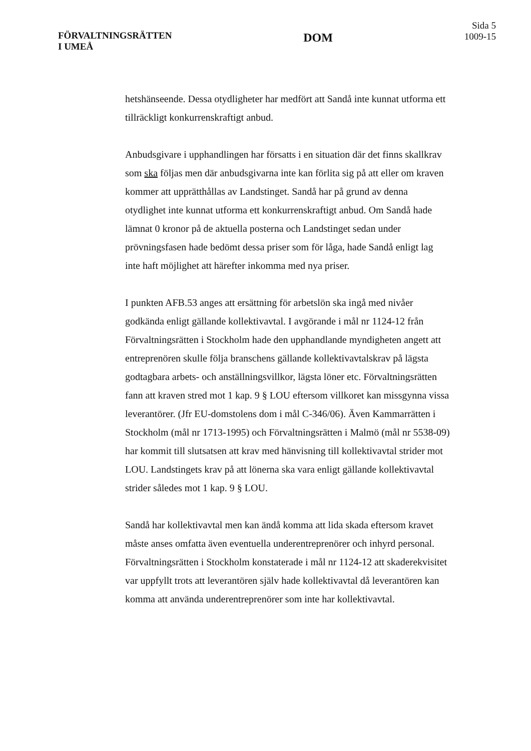FÖRVALTNINGSRÄTTEN
I UMEÅ
DOM
Sida 5
1009-15
hetshänseende. Dessa otydligheter har medfört att Sandå inte kunnat utforma ett tillräckligt konkurrenskraftigt anbud.
Anbudsgivare i upphandlingen har försatts i en situation där det finns skallkrav som ska följas men där anbudsgivarna inte kan förlita sig på att eller om kraven kommer att upprätthållas av Landstinget. Sandå har på grund av denna otydlighet inte kunnat utforma ett konkurrenskraftigt anbud. Om Sandå hade lämnat 0 kronor på de aktuella posterna och Landstinget sedan under prövningsfasen hade bedömt dessa priser som för låga, hade Sandå enligt lag inte haft möjlighet att härefter inkomma med nya priser.
I punkten AFB.53 anges att ersättning för arbetslön ska ingå med nivåer godkända enligt gällande kollektivavtal. I avgörande i mål nr 1124-12 från Förvaltningsrätten i Stockholm hade den upphandlande myndigheten angett att entreprenören skulle följa branschens gällande kollektivavtalskrav på lägsta godtagbara arbets- och anställningsvillkor, lägsta löner etc. Förvaltningsrätten fann att kraven stred mot 1 kap. 9 § LOU eftersom villkoret kan missgynna vissa leverantörer. (Jfr EU-domstolens dom i mål C-346/06). Även Kammarrätten i Stockholm (mål nr 1713-1995) och Förvaltningsrätten i Malmö (mål nr 5538-09) har kommit till slutsatsen att krav med hänvisning till kollektivavtal strider mot LOU. Landstingets krav på att lönerna ska vara enligt gällande kollektivavtal strider således mot 1 kap. 9 § LOU.
Sandå har kollektivavtal men kan ändå komma att lida skada eftersom kravet måste anses omfatta även eventuella underentreprenörer och inhyrd personal. Förvaltningsrätten i Stockholm konstaterade i mål nr 1124-12 att skaderekvisitet var uppfyllt trots att leverantören själv hade kollektivavtal då leverantören kan komma att använda underentreprenörer som inte har kollektivavtal.